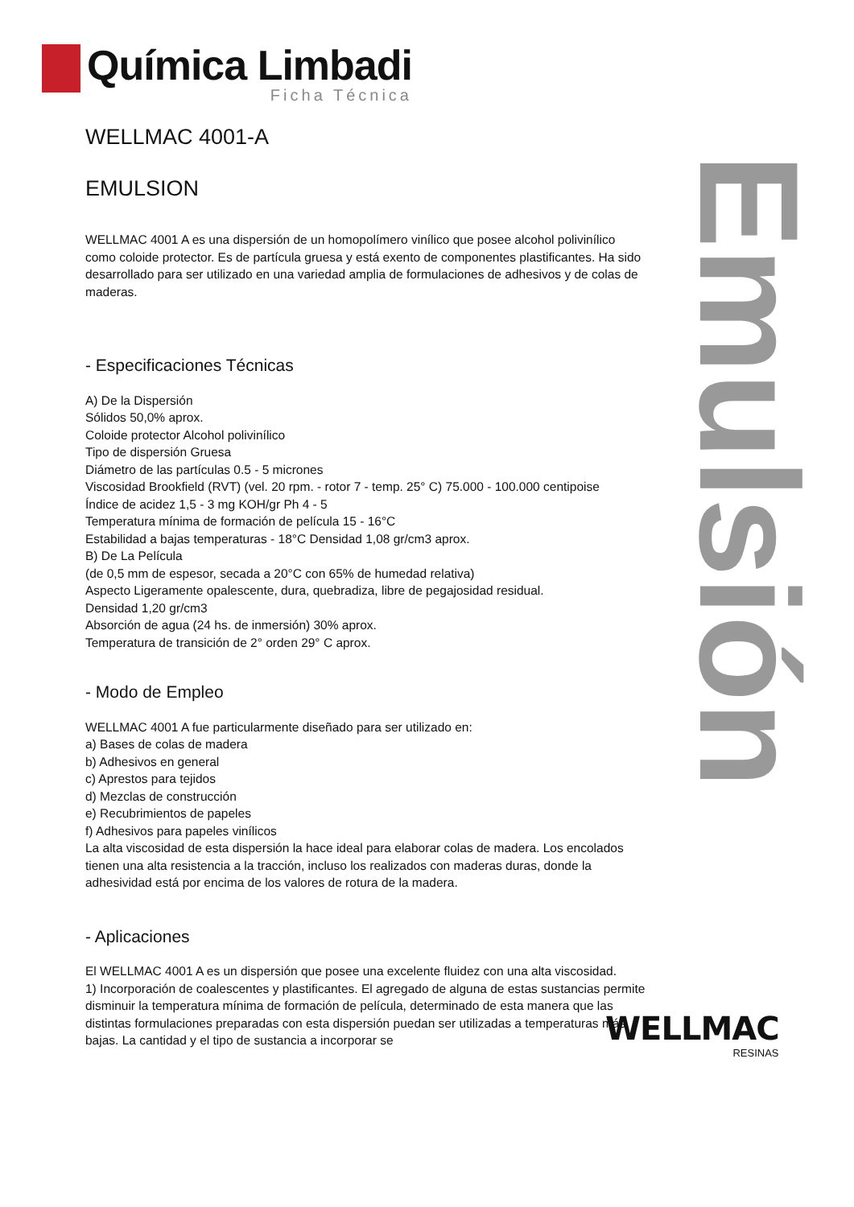Química Limbadi
Ficha Técnica
Emulsión
WELLMAC 4001-A
EMULSION
WELLMAC 4001 A es una dispersión de un homopolímero vinílico que posee alcohol polivinílico como coloide protector. Es de partícula gruesa y está exento de componentes plastificantes. Ha sido desarrollado para ser utilizado en una variedad amplia de formulaciones de adhesivos y de colas de maderas.
- Especificaciones Técnicas
A) De la Dispersión
Sólidos 50,0% aprox.
Coloide protector Alcohol polivinílico
Tipo de dispersión Gruesa
Diámetro de las partículas 0.5 - 5 micrones
Viscosidad Brookfield (RVT) (vel. 20 rpm. - rotor 7 - temp. 25° C) 75.000 - 100.000 centipoise
Índice de acidez 1,5 - 3 mg KOH/gr Ph 4 - 5
Temperatura mínima de formación de película 15 - 16°C
Estabilidad a bajas temperaturas - 18°C Densidad 1,08 gr/cm3 aprox.
B) De La Película
(de 0,5 mm de espesor, secada a 20°C con 65% de humedad relativa)
Aspecto Ligeramente opalescente, dura, quebradiza, libre de pegajosidad residual.
Densidad 1,20 gr/cm3
Absorción de agua (24 hs. de inmersión) 30% aprox.
Temperatura de transición de 2° orden 29° C aprox.
- Modo de Empleo
WELLMAC 4001 A fue particularmente diseñado para ser utilizado en:
a) Bases de colas de madera
b) Adhesivos en general
c) Aprestos para tejidos
d) Mezclas de construcción
e) Recubrimientos de papeles
f) Adhesivos para papeles vinílicos
La alta viscosidad de esta dispersión la hace ideal para elaborar colas de madera. Los encolados tienen una alta resistencia a la tracción, incluso los realizados con maderas duras, donde la adhesividad está por encima de los valores de rotura de la madera.
- Aplicaciones
El WELLMAC 4001 A es un dispersión que posee una excelente fluidez con una alta viscosidad.
1) Incorporación de coalescentes y plastificantes. El agregado de alguna de estas sustancias permite disminuir la temperatura mínima de formación de película, determinado de esta manera que las distintas formulaciones preparadas con esta dispersión puedan ser utilizadas a temperaturas más bajas. La cantidad y el tipo de sustancia a incorporar se
WELLMAC
RESINAS